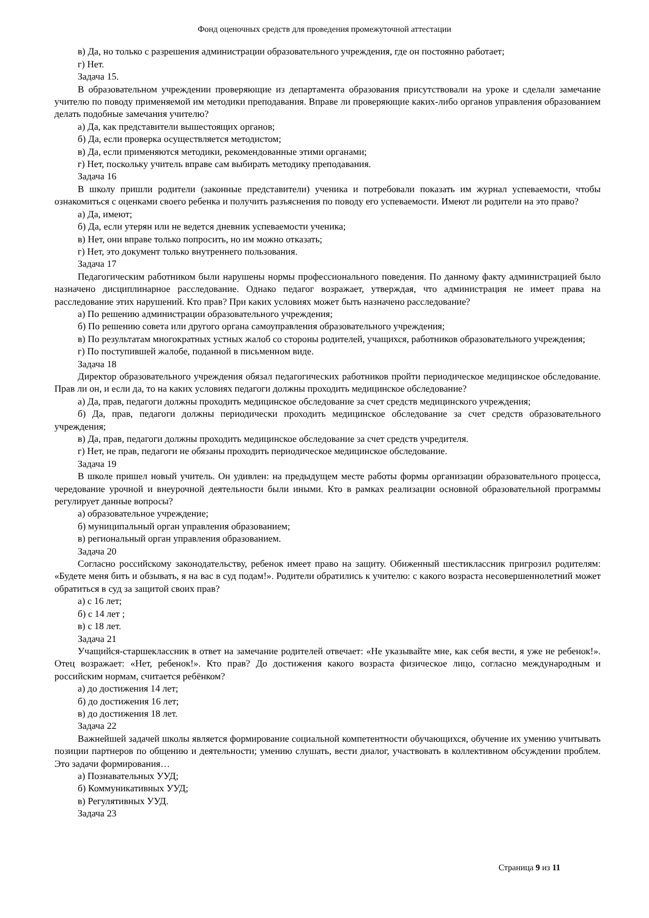Фонд оценочных средств для проведения промежуточной аттестации
в) Да, но только с разрешения администрации образовательного учреждения, где он постоянно работает;
г) Нет.
Задача 15.
В образовательном учреждении проверяющие из департамента образования присутствовали на уроке и сделали замечание учителю по поводу применяемой им методики преподавания. Вправе ли проверяющие каких-либо органов управления образованием делать подобные замечания учителю?
а) Да, как представители вышестоящих органов;
б) Да, если проверка осуществляется методистом;
в) Да, если применяются методики, рекомендованные этими органами;
г) Нет, поскольку учитель вправе сам выбирать методику преподавания.
Задача 16
В школу пришли родители (законные представители) ученика и потребовали показать им журнал успеваемости, чтобы ознакомиться с оценками своего ребенка и получить разъяснения по поводу его успеваемости. Имеют ли родители на это право?
а) Да, имеют;
б) Да, если утерян или не ведется дневник успеваемости ученика;
в) Нет, они вправе только попросить, но им можно отказать;
г) Нет, это документ только внутреннего пользования.
Задача 17
Педагогическим работником были нарушены нормы профессионального поведения. По данному факту администрацией было назначено дисциплинарное расследование. Однако педагог возражает, утверждая, что администрация не имеет права на расследование этих нарушений. Кто прав? При каких условиях может быть назначено расследование?
а) По решению администрации образовательного учреждения;
б) По решению совета или другого органа самоуправления образовательного учреждения;
в) По результатам многократных устных жалоб со стороны родителей, учащихся, работников образовательного учреждения;
г) По поступившей жалобе, поданной в письменном виде.
Задача 18
Директор образовательного учреждения обязал педагогических работников пройти периодическое медицинское обследование. Прав ли он, и если да, то на каких условиях педагоги должны проходить медицинское обследование?
а) Да, прав, педагоги должны проходить медицинское обследование за счет средств медицинского учреждения;
б) Да, прав, педагоги должны периодически проходить медицинское обследование за счет средств образовательного учреждения;
в) Да, прав, педагоги должны проходить медицинское обследование за счет средств учредителя.
г) Нет, не прав, педагоги не обязаны проходить периодическое медицинское обследование.
Задача 19
В школе пришел новый учитель. Он удивлен: на предыдущем месте работы формы организации образовательного процесса, чередование урочной и внеурочной деятельности были иными. Кто в рамках реализации основной образовательной программы регулирует данные вопросы?
а) образовательное учреждение;
б) муниципальный орган управления образованием;
в) региональный орган управления образованием.
Задача 20
Согласно российскому законодательству, ребенок имеет право на защиту. Обиженный шестиклассник пригрозил родителям: «Будете меня бить и обзывать, я на вас в суд подам!». Родители обратились к учителю: с какого возраста несовершеннолетний может обратиться в суд за защитой своих прав?
а) с 16 лет;
б) с 14 лет ;
в) с 18 лет.
Задача 21
Учащийся-старшеклассник в ответ на замечание родителей отвечает: «Не указывайте мне, как себя вести, я уже не ребенок!». Отец возражает: «Нет, ребенок!». Кто прав? До достижения какого возраста физическое лицо, согласно международным и российским нормам, считается ребёнком?
а) до достижения 14 лет;
б) до достижения 16 лет;
в) до достижения 18 лет.
Задача 22
Важнейшей задачей школы является формирование социальной компетентности обучающихся, обучение их умению учитывать позиции партнеров по общению и деятельности; умению слушать, вести диалог, участвовать в коллективном обсуждении проблем. Это задачи формирования…
а) Познавательных УУД;
б) Коммуникативных УУД;
в) Регулятивных УУД.
Задача 23
Страница 9 из 11